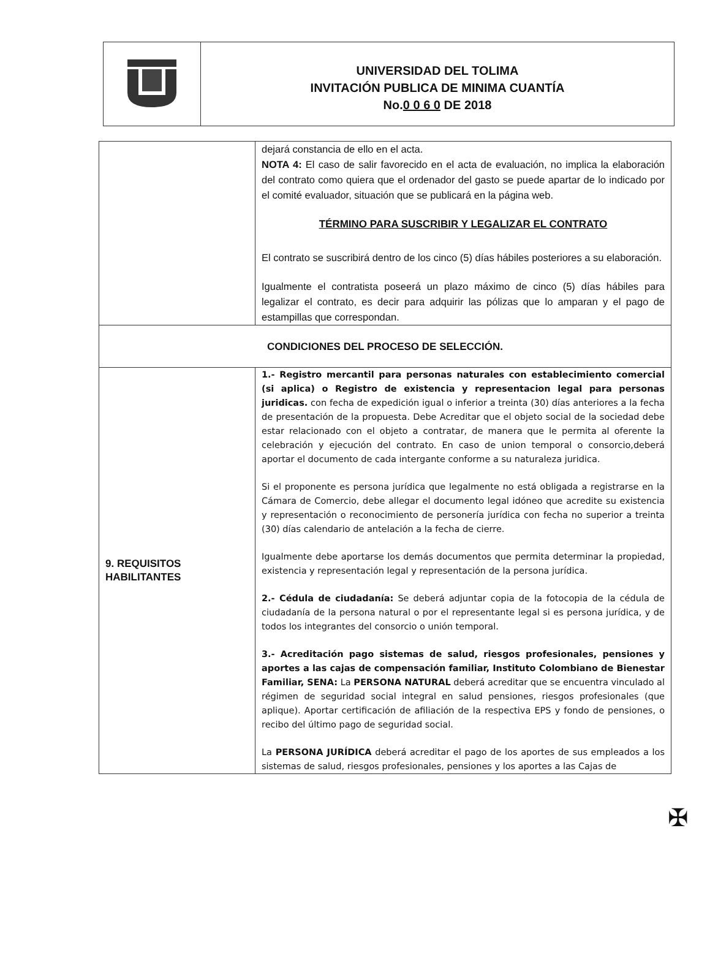UNIVERSIDAD DEL TOLIMA
INVITACIÓN PUBLICA DE MINIMA CUANTÍA
No.0 0 6 0 DE 2018
| | dejará constancia de ello en el acta. NOTA 4: El caso de salir favorecido en el acta de evaluación, no implica la elaboración del contrato como quiera que el ordenador del gasto se puede apartar de lo indicado por el comité evaluador, situación que se publicará en la página web. TÉRMINO PARA SUSCRIBIR Y LEGALIZAR EL CONTRATO El contrato se suscribirá dentro de los cinco (5) días hábiles posteriores a su elaboración. Igualmente el contratista poseerá un plazo máximo de cinco (5) días hábiles para legalizar el contrato, es decir para adquirir las pólizas que lo amparan y el pago de estampillas que correspondan. |
| CONDICIONES DEL PROCESO DE SELECCIÓN. | |
| 9. REQUISITOS HABILITANTES | 1.- Registro mercantil para personas naturales con establecimiento comercial (si aplica) o Registro de existencia y representacion legal para personas juridicas. con fecha de expedición igual o inferior a treinta (30) días anteriores a la fecha de presentación de la propuesta. Debe Acreditar que el objeto social de la sociedad debe estar relacionado con el objeto a contratar, de manera que le permita al oferente la celebración y ejecución del contrato. En caso de union temporal o consorcio,deberá aportar el documento de cada intergante conforme a su naturaleza juridica. Si el proponente es persona jurídica que legalmente no está obligada a registrarse en la Cámara de Comercio, debe allegar el documento legal idóneo que acredite su existencia y representación o reconocimiento de personería jurídica con fecha no superior a treinta (30) días calendario de antelación a la fecha de cierre. Igualmente debe aportarse los demás documentos que permita determinar la propiedad, existencia y representación legal y representación de la persona jurídica. 2.- Cédula de ciudadanía: Se deberá adjuntar copia de la fotocopia de la cédula de ciudadanía de la persona natural o por el representante legal si es persona jurídica, y de todos los integrantes del consorcio o unión temporal. 3.- Acreditación pago sistemas de salud, riesgos profesionales, pensiones y aportes a las cajas de compensación familiar, Instituto Colombiano de Bienestar Familiar, SENA: La PERSONA NATURAL deberá acreditar que se encuentra vinculado al régimen de seguridad social integral en salud pensiones, riesgos profesionales (que aplique). Aportar certificación de afiliación de la respectiva EPS y fondo de pensiones, o recibo del último pago de seguridad social. La PERSONA JURÍDICA deberá acreditar el pago de los aportes de sus empleados a los sistemas de salud, riesgos profesionales, pensiones y los aportes a las Cajas de |
✠